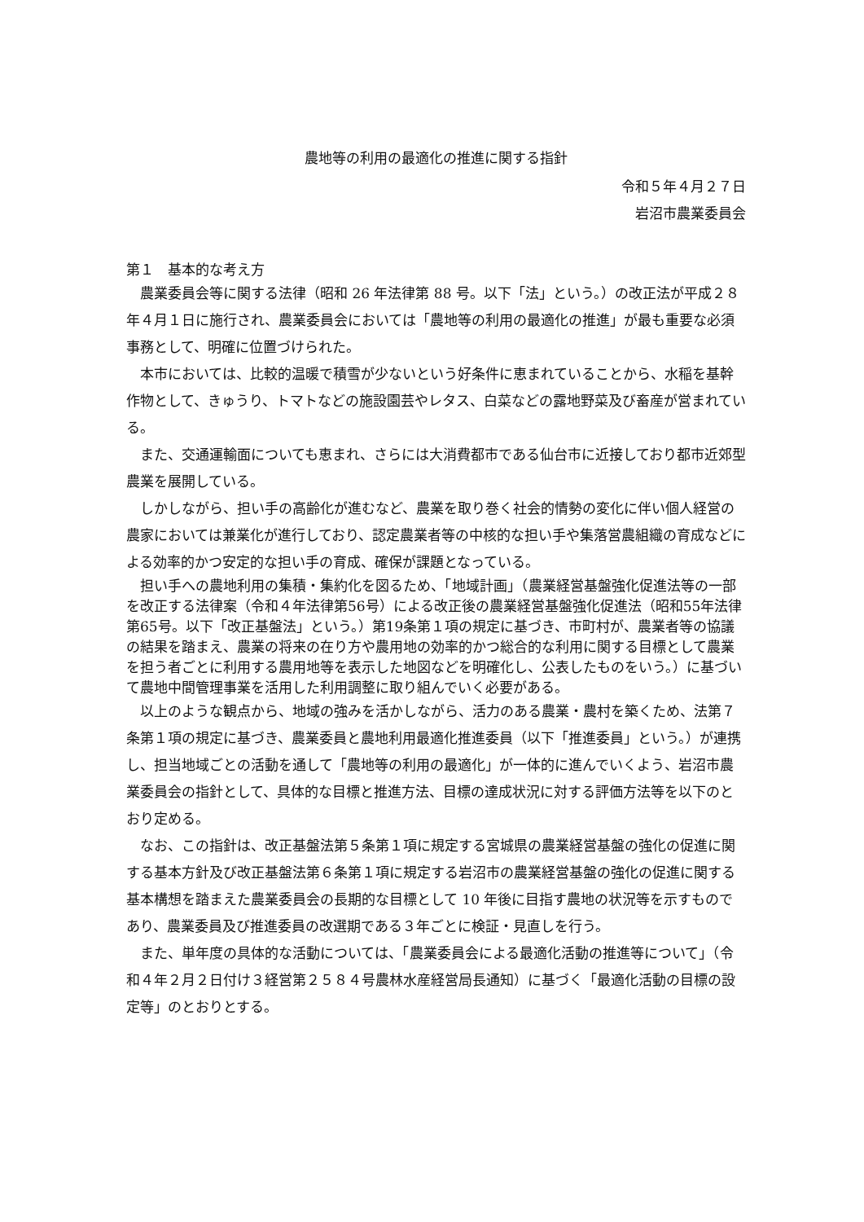農地等の利用の最適化の推進に関する指針
令和５年４月２７日
岩沼市農業委員会
第１　基本的な考え方
農業委員会等に関する法律（昭和 26 年法律第 88 号。以下「法」という。）の改正法が平成２８年４月１日に施行され、農業委員会においては「農地等の利用の最適化の推進」が最も重要な必須事務として、明確に位置づけられた。
本市においては、比較的温暖で積雪が少ないという好条件に恵まれていることから、水稲を基幹作物として、きゅうり、トマトなどの施設園芸やレタス、白菜などの露地野菜及び畜産が営まれている。
また、交通運輸面についても恵まれ、さらには大消費都市である仙台市に近接しており都市近郊型農業を展開している。
しかしながら、担い手の高齢化が進むなど、農業を取り巻く社会的情勢の変化に伴い個人経営の農家においては兼業化が進行しており、認定農業者等の中核的な担い手や集落営農組織の育成などによる効率的かつ安定的な担い手の育成、確保が課題となっている。
担い手への農地利用の集積・集約化を図るため、「地域計画」（農業経営基盤強化促進法等の一部を改正する法律案（令和４年法律第56号）による改正後の農業経営基盤強化促進法（昭和55年法律第65号。以下「改正基盤法」という。）第19条第１項の規定に基づき、市町村が、農業者等の協議の結果を踏まえ、農業の将来の在り方や農用地の効率的かつ総合的な利用に関する目標として農業を担う者ごとに利用する農用地等を表示した地図などを明確化し、公表したものをいう。）に基づいて農地中間管理事業を活用した利用調整に取り組んでいく必要がある。
以上のような観点から、地域の強みを活かしながら、活力のある農業・農村を築くため、法第７条第１項の規定に基づき、農業委員と農地利用最適化推進委員（以下「推進委員」という。）が連携し、担当地域ごとの活動を通して「農地等の利用の最適化」が一体的に進んでいくよう、岩沼市農業委員会の指針として、具体的な目標と推進方法、目標の達成状況に対する評価方法等を以下のとおり定める。
なお、この指針は、改正基盤法第５条第１項に規定する宮城県の農業経営基盤の強化の促進に関する基本方針及び改正基盤法第６条第１項に規定する岩沼市の農業経営基盤の強化の促進に関する基本構想を踏まえた農業委員会の長期的な目標として 10 年後に目指す農地の状況等を示すものであり、農業委員及び推進委員の改選期である３年ごとに検証・見直しを行う。
また、単年度の具体的な活動については、「農業委員会による最適化活動の推進等について」（令和４年２月２日付け３経営第２５８４号農林水産経営局長通知）に基づく「最適化活動の目標の設定等」のとおりとする。